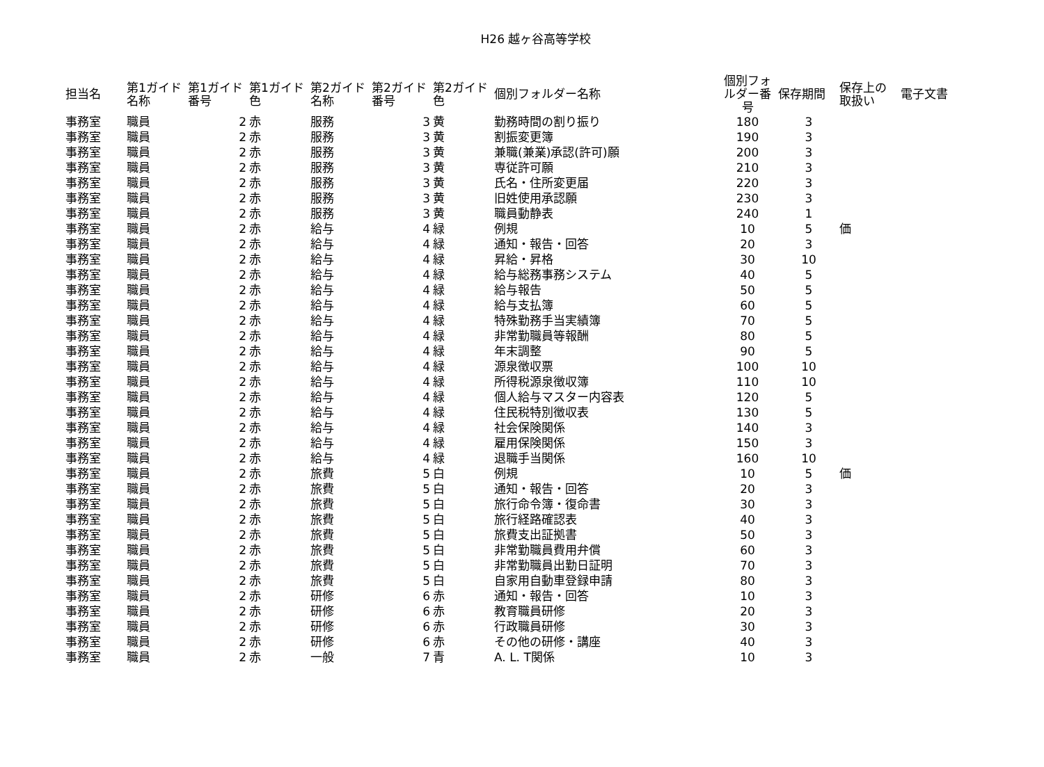H26 越ヶ谷高等学校
| 担当名 | 第1ガイド 名称 | 第1ガイド 番号 | 第1ガイド 色 | 第2ガイド 名称 | 第2ガイド 番号 | 第2ガイド 色 | 個別フォルダー名称 | 個別フォ ルダー番 号 | 保存期間 | 保存上の 取扱い | 電子文書 |
| --- | --- | --- | --- | --- | --- | --- | --- | --- | --- | --- | --- |
| 事務室 | 職員 | 2 | 赤 | 服務 | 3 | 黄 | 勤務時間の割り振り | 180 | 3 | | |
| 事務室 | 職員 | 2 | 赤 | 服務 | 3 | 黄 | 割振変更簿 | 190 | 3 | | |
| 事務室 | 職員 | 2 | 赤 | 服務 | 3 | 黄 | 兼職(兼業)承認(許可)願 | 200 | 3 | | |
| 事務室 | 職員 | 2 | 赤 | 服務 | 3 | 黄 | 専従許可願 | 210 | 3 | | |
| 事務室 | 職員 | 2 | 赤 | 服務 | 3 | 黄 | 氏名・住所変更届 | 220 | 3 | | |
| 事務室 | 職員 | 2 | 赤 | 服務 | 3 | 黄 | 旧姓使用承認願 | 230 | 3 | | |
| 事務室 | 職員 | 2 | 赤 | 服務 | 3 | 黄 | 職員動静表 | 240 | 1 | | |
| 事務室 | 職員 | 2 | 赤 | 給与 | 4 | 緑 | 例規 | 10 | 5 | 価 | |
| 事務室 | 職員 | 2 | 赤 | 給与 | 4 | 緑 | 通知・報告・回答 | 20 | 3 | | |
| 事務室 | 職員 | 2 | 赤 | 給与 | 4 | 緑 | 昇給・昇格 | 30 | 10 | | |
| 事務室 | 職員 | 2 | 赤 | 給与 | 4 | 緑 | 給与総務事務システム | 40 | 5 | | |
| 事務室 | 職員 | 2 | 赤 | 給与 | 4 | 緑 | 給与報告 | 50 | 5 | | |
| 事務室 | 職員 | 2 | 赤 | 給与 | 4 | 緑 | 給与支払簿 | 60 | 5 | | |
| 事務室 | 職員 | 2 | 赤 | 給与 | 4 | 緑 | 特殊勤務手当実績簿 | 70 | 5 | | |
| 事務室 | 職員 | 2 | 赤 | 給与 | 4 | 緑 | 非常勤職員等報酬 | 80 | 5 | | |
| 事務室 | 職員 | 2 | 赤 | 給与 | 4 | 緑 | 年末調整 | 90 | 5 | | |
| 事務室 | 職員 | 2 | 赤 | 給与 | 4 | 緑 | 源泉徴収票 | 100 | 10 | | |
| 事務室 | 職員 | 2 | 赤 | 給与 | 4 | 緑 | 所得税源泉徴収簿 | 110 | 10 | | |
| 事務室 | 職員 | 2 | 赤 | 給与 | 4 | 緑 | 個人給与マスター内容表 | 120 | 5 | | |
| 事務室 | 職員 | 2 | 赤 | 給与 | 4 | 緑 | 住民税特別徴収表 | 130 | 5 | | |
| 事務室 | 職員 | 2 | 赤 | 給与 | 4 | 緑 | 社会保険関係 | 140 | 3 | | |
| 事務室 | 職員 | 2 | 赤 | 給与 | 4 | 緑 | 雇用保険関係 | 150 | 3 | | |
| 事務室 | 職員 | 2 | 赤 | 給与 | 4 | 緑 | 退職手当関係 | 160 | 10 | | |
| 事務室 | 職員 | 2 | 赤 | 旅費 | 5 | 白 | 例規 | 10 | 5 | 価 | |
| 事務室 | 職員 | 2 | 赤 | 旅費 | 5 | 白 | 通知・報告・回答 | 20 | 3 | | |
| 事務室 | 職員 | 2 | 赤 | 旅費 | 5 | 白 | 旅行命令簿・復命書 | 30 | 3 | | |
| 事務室 | 職員 | 2 | 赤 | 旅費 | 5 | 白 | 旅行経路確認表 | 40 | 3 | | |
| 事務室 | 職員 | 2 | 赤 | 旅費 | 5 | 白 | 旅費支出証拠書 | 50 | 3 | | |
| 事務室 | 職員 | 2 | 赤 | 旅費 | 5 | 白 | 非常勤職員費用弁償 | 60 | 3 | | |
| 事務室 | 職員 | 2 | 赤 | 旅費 | 5 | 白 | 非常勤職員出勤日証明 | 70 | 3 | | |
| 事務室 | 職員 | 2 | 赤 | 旅費 | 5 | 白 | 自家用自動車登録申請 | 80 | 3 | | |
| 事務室 | 職員 | 2 | 赤 | 研修 | 6 | 赤 | 通知・報告・回答 | 10 | 3 | | |
| 事務室 | 職員 | 2 | 赤 | 研修 | 6 | 赤 | 教育職員研修 | 20 | 3 | | |
| 事務室 | 職員 | 2 | 赤 | 研修 | 6 | 赤 | 行政職員研修 | 30 | 3 | | |
| 事務室 | 職員 | 2 | 赤 | 研修 | 6 | 赤 | その他の研修・講座 | 40 | 3 | | |
| 事務室 | 職員 | 2 | 赤 | 一般 | 7 | 青 | A. L. T関係 | 10 | 3 | | |